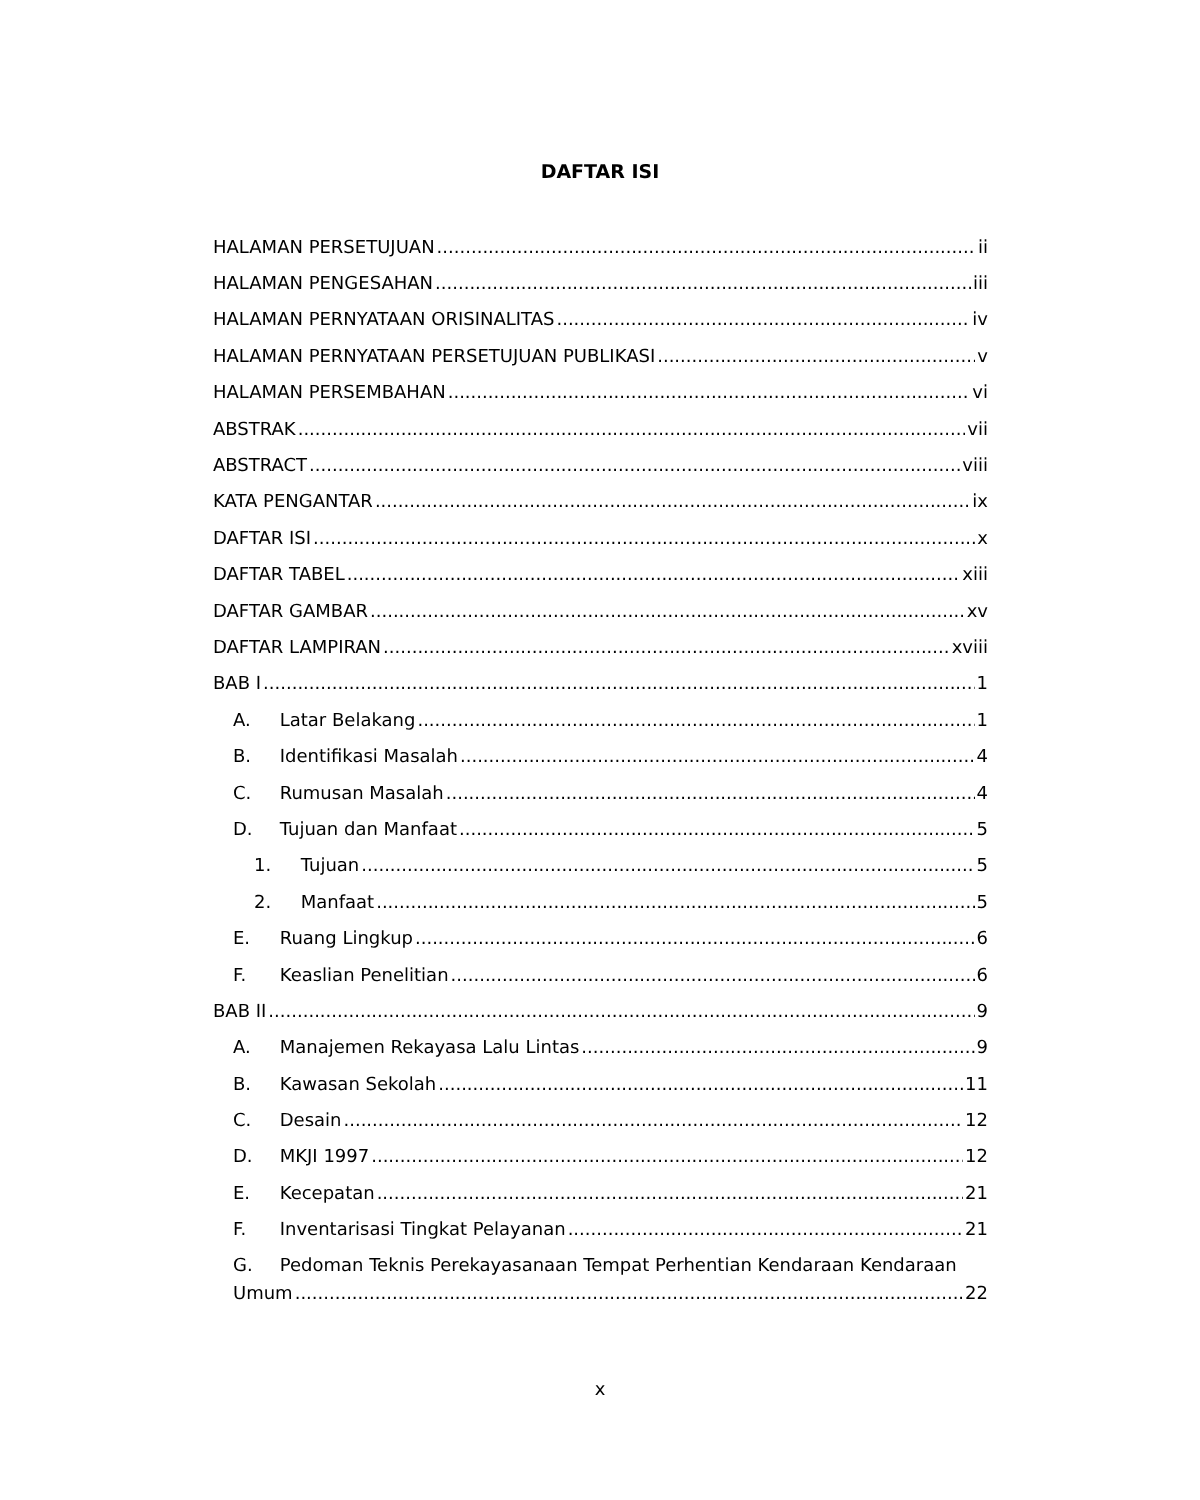DAFTAR ISI
HALAMAN PERSETUJUAN ii
HALAMAN PENGESAHAN iii
HALAMAN PERNYATAAN ORISINALITAS iv
HALAMAN PERNYATAAN PERSETUJUAN PUBLIKASI v
HALAMAN PERSEMBAHAN vi
ABSTRAK vii
ABSTRACT viii
KATA PENGANTAR ix
DAFTAR ISI x
DAFTAR TABEL xiii
DAFTAR GAMBAR xv
DAFTAR LAMPIRAN xviii
BAB I 1
A. Latar Belakang 1
B. Identifikasi Masalah 4
C. Rumusan Masalah 4
D. Tujuan dan Manfaat 5
1. Tujuan 5
2. Manfaat 5
E. Ruang Lingkup 6
F. Keaslian Penelitian 6
BAB II 9
A. Manajemen Rekayasa Lalu Lintas 9
B. Kawasan Sekolah 11
C. Desain 12
D. MKJI 1997 12
E. Kecepatan 21
F. Inventarisasi Tingkat Pelayanan 21
G. Pedoman Teknis Perekayasanaan Tempat Perhentian Kendaraan Kendaraan
Umum 22
x